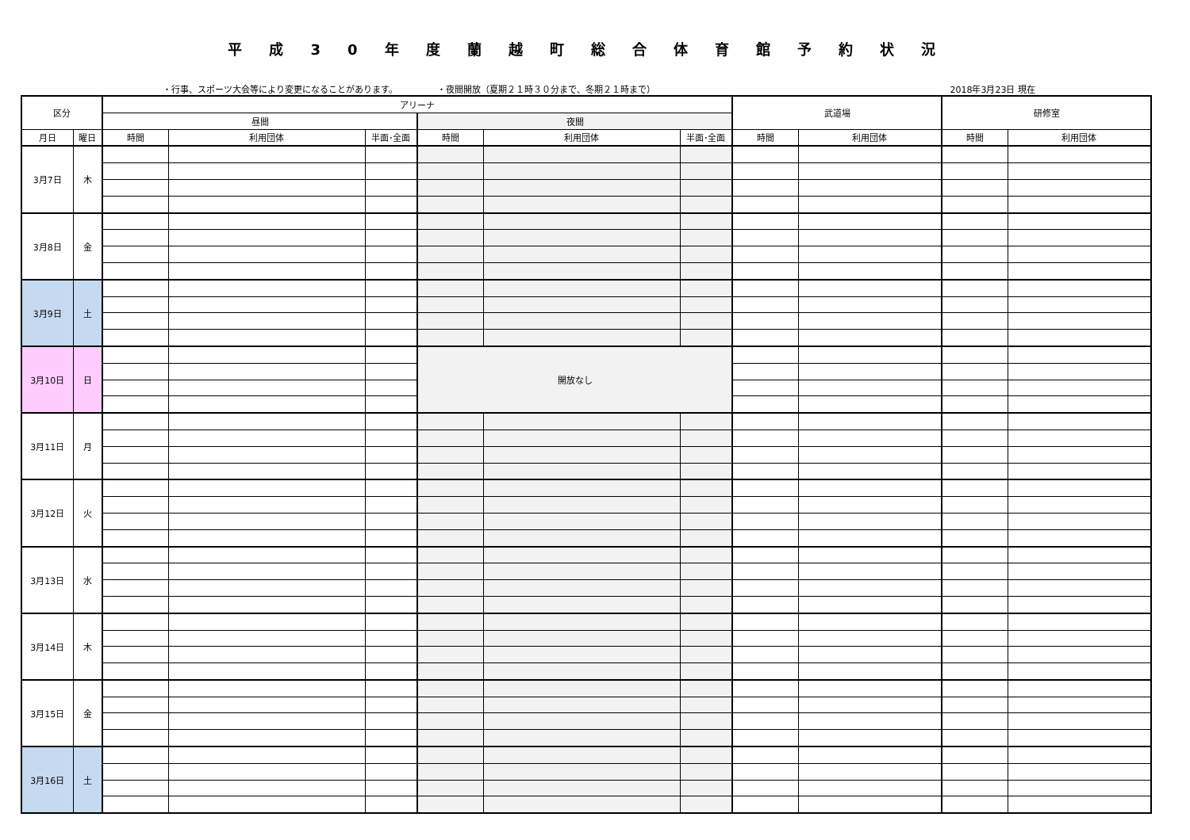平成30年度蘭越町総合体育館予約状況
・行事、スポーツ大会等により変更になることがあります。 ・夜間開放（夏期２１時３０分まで、冬期２１時まで） 2018年3月23日 現在
| 区分 | | アリーナ | | | | | | 武道場 | | 研修室 | |
| --- | --- | --- | --- | --- | --- | --- | --- | --- | --- | --- | --- |
| | | 昼間 | | | 夜間 | | | | | | |
| 月日 | 曜日 | 時間 | 利用団体 | 半面･全面 | 時間 | 利用団体 | 半面･全面 | 時間 | 利用団体 | 時間 | 利用団体 |
| 3月7日 | 木 | | | | | | | | | | |
| 3月8日 | 金 | | | | | | | | | | |
| 3月9日 | 土 | | | | | | | | | | |
| 3月10日 | 日 | | | | 開放なし | | | | | | |
| 3月11日 | 月 | | | | | | | | | | |
| 3月12日 | 火 | | | | | | | | | | |
| 3月13日 | 水 | | | | | | | | | | |
| 3月14日 | 木 | | | | | | | | | | |
| 3月15日 | 金 | | | | | | | | | | |
| 3月16日 | 土 | | | | | | | | | | |